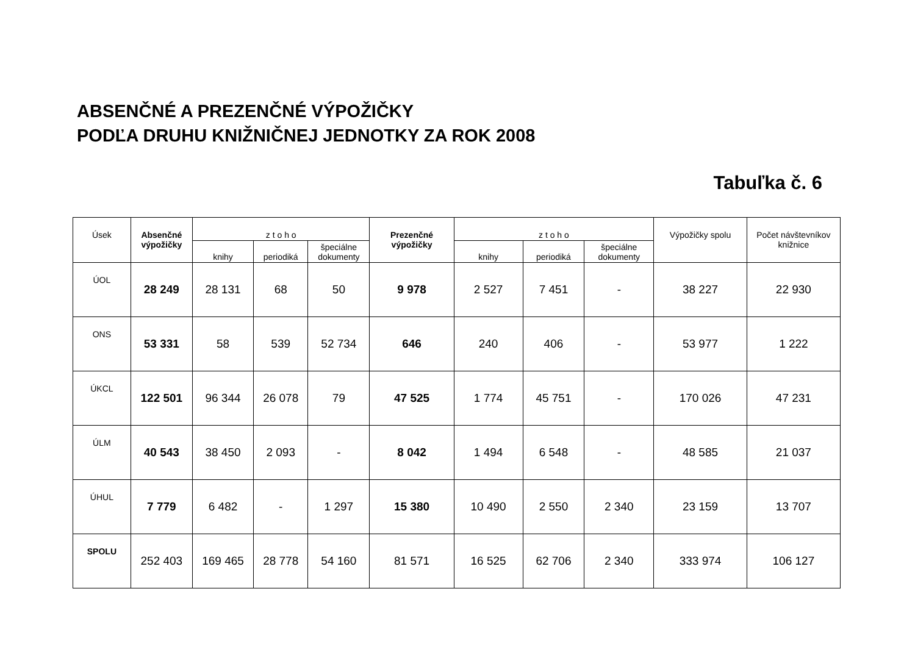ABSENČNÉ A PREZENČNÉ VÝPOŽIČKY
PODĽA DRUHU KNIŽNIČNEJ JEDNOTKY ZA ROK 2008
Tabuľka č. 6
| Úsek | Absenčné výpožičky | z t o h o | | | Prezenčné výpožičky | z t o h o | | | Výpožičky spolu | Počet návštevníkov knižnice |
| --- | --- | --- | --- | --- | --- | --- | --- | --- | --- | --- |
| | | knihy | periodiká | špeciálne dokumenty | | knihy | periodiká | špeciálne dokumenty | | |
| ÚOL | 28 249 | 28 131 | 68 | 50 | 9 978 | 2 527 | 7 451 | - | 38 227 | 22 930 |
| ONS | 53 331 | 58 | 539 | 52 734 | 646 | 240 | 406 | - | 53 977 | 1 222 |
| ÚKCL | 122 501 | 96 344 | 26 078 | 79 | 47 525 | 1 774 | 45 751 | - | 170 026 | 47 231 |
| ÚLM | 40 543 | 38 450 | 2 093 | - | 8 042 | 1 494 | 6 548 | - | 48 585 | 21 037 |
| ÚHUL | 7 779 | 6 482 | - | 1 297 | 15 380 | 10 490 | 2 550 | 2 340 | 23 159 | 13 707 |
| SPOLU | 252 403 | 169 465 | 28 778 | 54 160 | 81 571 | 16 525 | 62 706 | 2 340 | 333 974 | 106 127 |